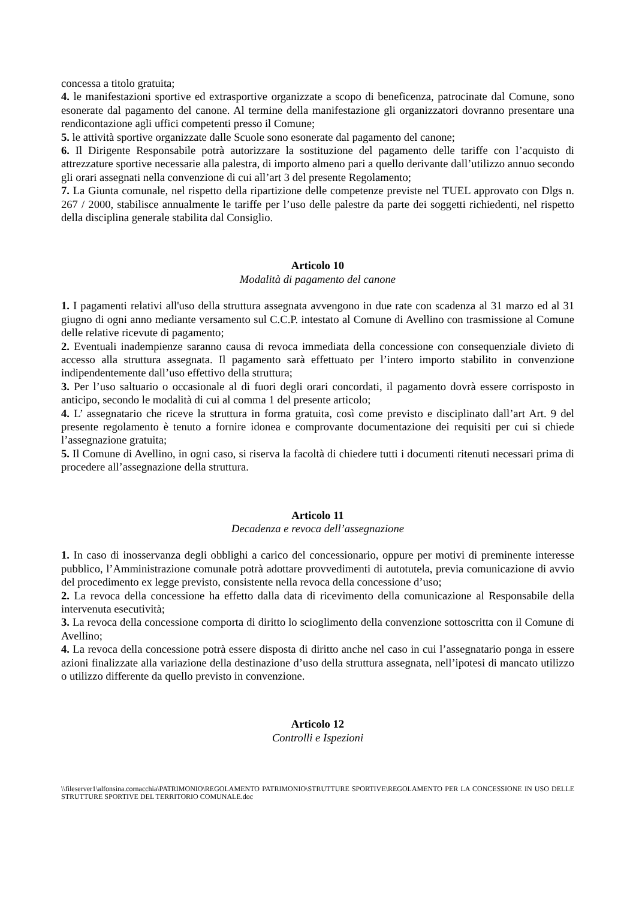concessa a titolo gratuita;
4. le manifestazioni sportive ed extrasportive organizzate a scopo di beneficenza, patrocinate dal Comune, sono esonerate dal pagamento del canone. Al termine della manifestazione gli organizzatori dovranno presentare una rendicontazione agli uffici competenti presso il Comune;
5. le attività sportive organizzate dalle Scuole sono esonerate dal pagamento del canone;
6. Il Dirigente Responsabile potrà autorizzare la sostituzione del pagamento delle tariffe con l’acquisto di attrezzature sportive necessarie alla palestra, di importo almeno pari a quello derivante dall’utilizzo annuo secondo gli orari assegnati nella convenzione di cui all’art 3 del presente Regolamento;
7. La Giunta comunale, nel rispetto della ripartizione delle competenze previste nel TUEL approvato con Dlgs n. 267 / 2000, stabilisce annualmente le tariffe per l’uso delle palestre da parte dei soggetti richiedenti, nel rispetto della disciplina generale stabilita dal Consiglio.
Articolo 10
Modalità di pagamento del canone
1. I pagamenti relativi all'uso della struttura assegnata avvengono in due rate con scadenza al 31 marzo ed al 31 giugno di ogni anno mediante versamento sul C.C.P. intestato al Comune di Avellino con trasmissione al Comune delle relative ricevute di pagamento;
2. Eventuali inadempienze saranno causa di revoca immediata della concessione con consequenziale divieto di accesso alla struttura assegnata. Il pagamento sarà effettuato per l’intero importo stabilito in convenzione indipendentemente dall’uso effettivo della struttura;
3. Per l’uso saltuario o occasionale al di fuori degli orari concordati, il pagamento dovrà essere corrisposto in anticipo, secondo le modalità di cui al comma 1 del presente articolo;
4. L’ assegnatario che riceve la struttura in forma gratuita, così come previsto e disciplinato dall’art Art. 9 del presente regolamento è tenuto a fornire idonea e comprovante documentazione dei requisiti per cui si chiede l’assegnazione gratuita;
5. Il Comune di Avellino, in ogni caso, si riserva la facoltà di chiedere tutti i documenti ritenuti necessari prima di procedere all’assegnazione della struttura.
Articolo 11
Decadenza e revoca dell’assegnazione
1. In caso di inosservanza degli obblighi a carico del concessionario, oppure per motivi di preminente interesse pubblico, l’Amministrazione comunale potrà adottare provvedimenti di autotutela, previa comunicazione di avvio del procedimento ex legge previsto, consistente nella revoca della concessione d’uso;
2. La revoca della concessione ha effetto dalla data di ricevimento della comunicazione al Responsabile della intervenuta esecutività;
3. La revoca della concessione comporta di diritto lo scioglimento della convenzione sottoscritta con il Comune di Avellino;
4. La revoca della concessione potrà essere disposta di diritto anche nel caso in cui l’assegnatario ponga in essere azioni finalizzate alla variazione della destinazione d’uso della struttura assegnata, nell’ipotesi di mancato utilizzo o utilizzo differente da quello previsto in convenzione.
Articolo 12
Controlli e Ispezioni
\\fileserver1\alfonsina.cornacchia\PATRIMONIO\REGOLAMENTO PATRIMONIO\STRUTTURE SPORTIVE\REGOLAMENTO PER LA CONCESSIONE IN USO DELLE STRUTTURE SPORTIVE DEL TERRITORIO COMUNALE.doc